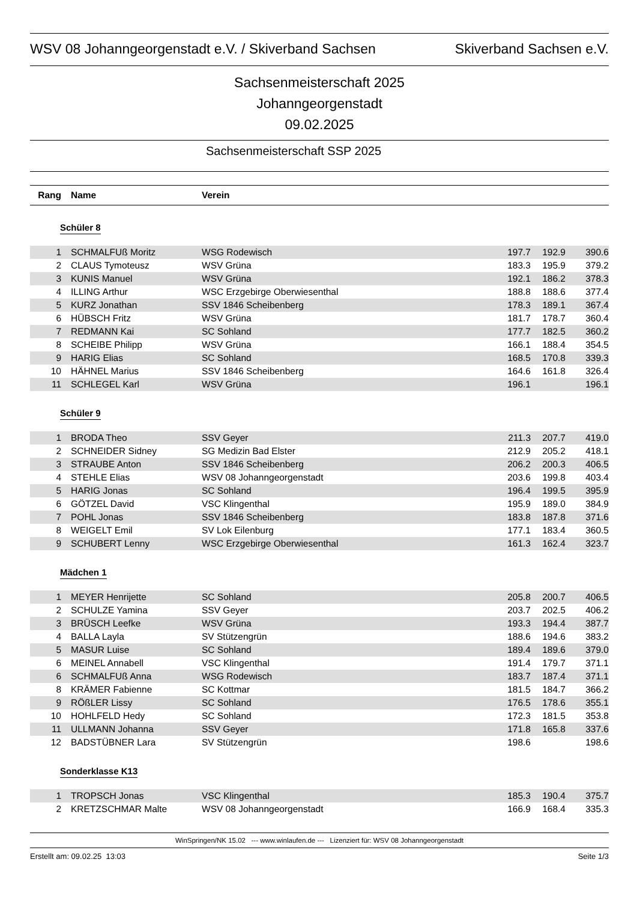WSV 08 Johanngeorgenstadt e.V. / Skiverband Sachsen Skiverband Sachsen e.V.
Sachsenmeisterschaft 2025
Johanngeorgenstadt
09.02.2025
Sachsenmeisterschaft SSP 2025
| Rang | | Name | Verein | | | |
| --- | --- | --- | --- | --- | --- | --- |
Schüler 8
| 1 | | SCHMALFUß Moritz | WSG Rodewisch | 197.7 | 192.9 | 390.6 |
| 2 | | CLAUS Tymoteusz | WSV Grüna | 183.3 | 195.9 | 379.2 |
| 3 | | KUNIS Manuel | WSV Grüna | 192.1 | 186.2 | 378.3 |
| 4 | | ILLING Arthur | WSC Erzgebirge Oberwiesenthal | 188.8 | 188.6 | 377.4 |
| 5 | | KURZ Jonathan | SSV 1846 Scheibenberg | 178.3 | 189.1 | 367.4 |
| 6 | | HÜBSCH Fritz | WSV Grüna | 181.7 | 178.7 | 360.4 |
| 7 | | REDMANN Kai | SC Sohland | 177.7 | 182.5 | 360.2 |
| 8 | | SCHEIBE Philipp | WSV Grüna | 166.1 | 188.4 | 354.5 |
| 9 | | HARIG Elias | SC Sohland | 168.5 | 170.8 | 339.3 |
| 10 | | HÄHNEL Marius | SSV 1846 Scheibenberg | 164.6 | 161.8 | 326.4 |
| 11 | | SCHLEGEL Karl | WSV Grüna | 196.1 | | 196.1 |
Schüler 9
| 1 | | BRODA Theo | SSV Geyer | 211.3 | 207.7 | 419.0 |
| 2 | | SCHNEIDER Sidney | SG Medizin Bad Elster | 212.9 | 205.2 | 418.1 |
| 3 | | STRAUBE Anton | SSV 1846 Scheibenberg | 206.2 | 200.3 | 406.5 |
| 4 | | STEHLE Elias | WSV 08 Johanngeorgenstadt | 203.6 | 199.8 | 403.4 |
| 5 | | HARIG Jonas | SC Sohland | 196.4 | 199.5 | 395.9 |
| 6 | | GÖTZEL David | VSC Klingenthal | 195.9 | 189.0 | 384.9 |
| 7 | | POHL Jonas | SSV 1846 Scheibenberg | 183.8 | 187.8 | 371.6 |
| 8 | | WEIGELT Emil | SV Lok Eilenburg | 177.1 | 183.4 | 360.5 |
| 9 | | SCHUBERT Lenny | WSC Erzgebirge Oberwiesenthal | 161.3 | 162.4 | 323.7 |
Mädchen 1
| 1 | | MEYER Henrijette | SC Sohland | 205.8 | 200.7 | 406.5 |
| 2 | | SCHULZE Yamina | SSV Geyer | 203.7 | 202.5 | 406.2 |
| 3 | | BRÜSCH Leefke | WSV Grüna | 193.3 | 194.4 | 387.7 |
| 4 | | BALLA Layla | SV Stützengrün | 188.6 | 194.6 | 383.2 |
| 5 | | MASUR Luise | SC Sohland | 189.4 | 189.6 | 379.0 |
| 6 | | MEINEL Annabell | VSC Klingenthal | 191.4 | 179.7 | 371.1 |
| 6 | | SCHMALFUß Anna | WSG Rodewisch | 183.7 | 187.4 | 371.1 |
| 8 | | KRÄMER Fabienne | SC Kottmar | 181.5 | 184.7 | 366.2 |
| 9 | | RÖßLER Lissy | SC Sohland | 176.5 | 178.6 | 355.1 |
| 10 | | HOHLFELD Hedy | SC Sohland | 172.3 | 181.5 | 353.8 |
| 11 | | ULLMANN Johanna | SSV Geyer | 171.8 | 165.8 | 337.6 |
| 12 | | BADSTÜBNER Lara | SV Stützengrün | 198.6 | | 198.6 |
Sonderklasse K13
| 1 | | TROPSCH Jonas | VSC Klingenthal | 185.3 | 190.4 | 375.7 |
| 2 | | KRETZSCHMAR Malte | WSV 08 Johanngeorgenstadt | 166.9 | 168.4 | 335.3 |
WinSpringen/NK 15.02 --- www.winlaufen.de --- Lizenziert für: WSV 08 Johanngeorgenstadt
Erstellt am: 09.02.25 13:03 Seite 1/3